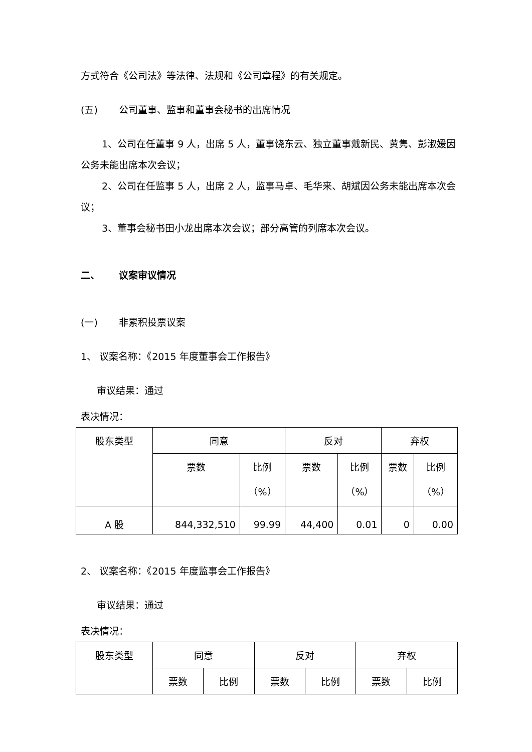方式符合《公司法》等法律、法规和《公司章程》的有关规定。
(五) 公司董事、监事和董事会秘书的出席情况
1、公司在任董事 9 人，出席 5 人，董事饶东云、独立董事戴新民、黄隽、彭淑媛因公务未能出席本次会议；
2、公司在任监事 5 人，出席 2 人，监事马卓、毛华来、胡斌因公务未能出席本次会议；
3、董事会秘书田小龙出席本次会议；部分高管的列席本次会议。
二、 议案审议情况
(一) 非累积投票议案
1、 议案名称：《2015 年度董事会工作报告》
审议结果：通过
表决情况：
| 股东类型 | 同意 | | 反对 | | 弃权 | |
| | 票数 | 比例 （%） | 票数 | 比例 （%） | 票数 | 比例 （%） |
| A 股 | 844,332,510 | 99.99 | 44,400 | 0.01 | 0 | 0.00 |
2、 议案名称：《2015 年度监事会工作报告》
审议结果：通过
表决情况：
| 股东类型 | 同意 | | 反对 | | 弃权 | |
| | 票数 | 比例 | 票数 | 比例 | 票数 | 比例 |